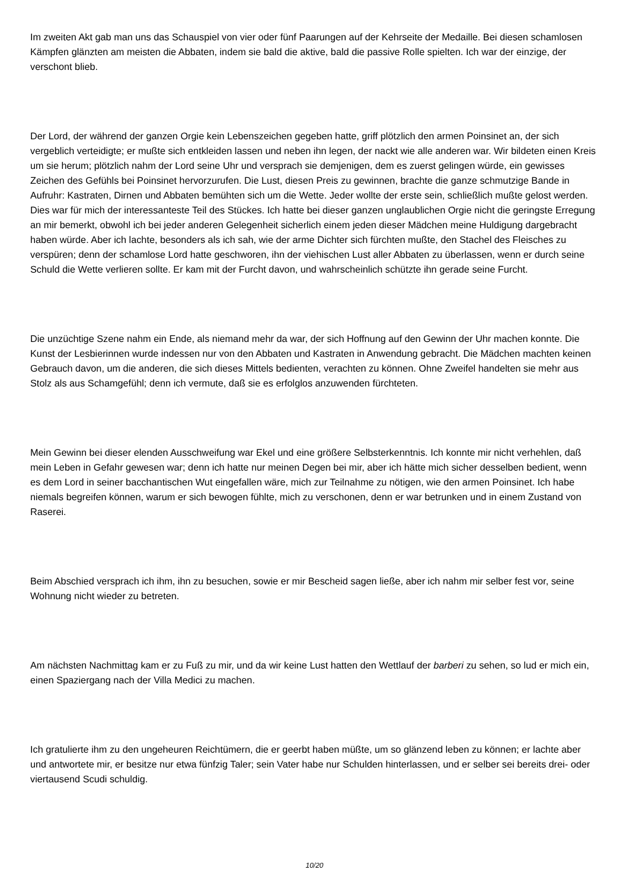Im zweiten Akt gab man uns das Schauspiel von vier oder fünf Paarungen auf der Kehrseite der Medaille. Bei diesen schamlosen Kämpfen glänzten am meisten die Abbaten, indem sie bald die aktive, bald die passive Rolle spielten. Ich war der einzige, der verschont blieb.
Der Lord, der während der ganzen Orgie kein Lebenszeichen gegeben hatte, griff plötzlich den armen Poinsinet an, der sich vergeblich verteidigte; er mußte sich entkleiden lassen und neben ihn legen, der nackt wie alle anderen war. Wir bildeten einen Kreis um sie herum; plötzlich nahm der Lord seine Uhr und versprach sie demjenigen, dem es zuerst gelingen würde, ein gewisses Zeichen des Gefühls bei Poinsinet hervorzurufen. Die Lust, diesen Preis zu gewinnen, brachte die ganze schmutzige Bande in Aufruhr: Kastraten, Dirnen und Abbaten bemühten sich um die Wette. Jeder wollte der erste sein, schließlich mußte gelost werden. Dies war für mich der interessanteste Teil des Stückes. Ich hatte bei dieser ganzen unglaublichen Orgie nicht die geringste Erregung an mir bemerkt, obwohl ich bei jeder anderen Gelegenheit sicherlich einem jeden dieser Mädchen meine Huldigung dargebracht haben würde. Aber ich lachte, besonders als ich sah, wie der arme Dichter sich fürchten mußte, den Stachel des Fleisches zu verspüren; denn der schamlose Lord hatte geschworen, ihn der viehischen Lust aller Abbaten zu überlassen, wenn er durch seine Schuld die Wette verlieren sollte. Er kam mit der Furcht davon, und wahrscheinlich schützte ihn gerade seine Furcht.
Die unzüchtige Szene nahm ein Ende, als niemand mehr da war, der sich Hoffnung auf den Gewinn der Uhr machen konnte. Die Kunst der Lesbierinnen wurde indessen nur von den Abbaten und Kastraten in Anwendung gebracht. Die Mädchen machten keinen Gebrauch davon, um die anderen, die sich dieses Mittels bedienten, verachten zu können. Ohne Zweifel handelten sie mehr aus Stolz als aus Schamgefühl; denn ich vermute, daß sie es erfolglos anzuwenden fürchteten.
Mein Gewinn bei dieser elenden Ausschweifung war Ekel und eine größere Selbsterkenntnis. Ich konnte mir nicht verhehlen, daß mein Leben in Gefahr gewesen war; denn ich hatte nur meinen Degen bei mir, aber ich hätte mich sicher desselben bedient, wenn es dem Lord in seiner bacchantischen Wut eingefallen wäre, mich zur Teilnahme zu nötigen, wie den armen Poinsinet. Ich habe niemals begreifen können, warum er sich bewogen fühlte, mich zu verschonen, denn er war betrunken und in einem Zustand von Raserei.
Beim Abschied versprach ich ihm, ihn zu besuchen, sowie er mir Bescheid sagen ließe, aber ich nahm mir selber fest vor, seine Wohnung nicht wieder zu betreten.
Am nächsten Nachmittag kam er zu Fuß zu mir, und da wir keine Lust hatten den Wettlauf der barberi zu sehen, so lud er mich ein, einen Spaziergang nach der Villa Medici zu machen.
Ich gratulierte ihm zu den ungeheuren Reichtümern, die er geerbt haben müßte, um so glänzend leben zu können; er lachte aber und antwortete mir, er besitze nur etwa fünfzig Taler; sein Vater habe nur Schulden hinterlassen, und er selber sei bereits drei- oder viertausend Scudi schuldig.
10/20